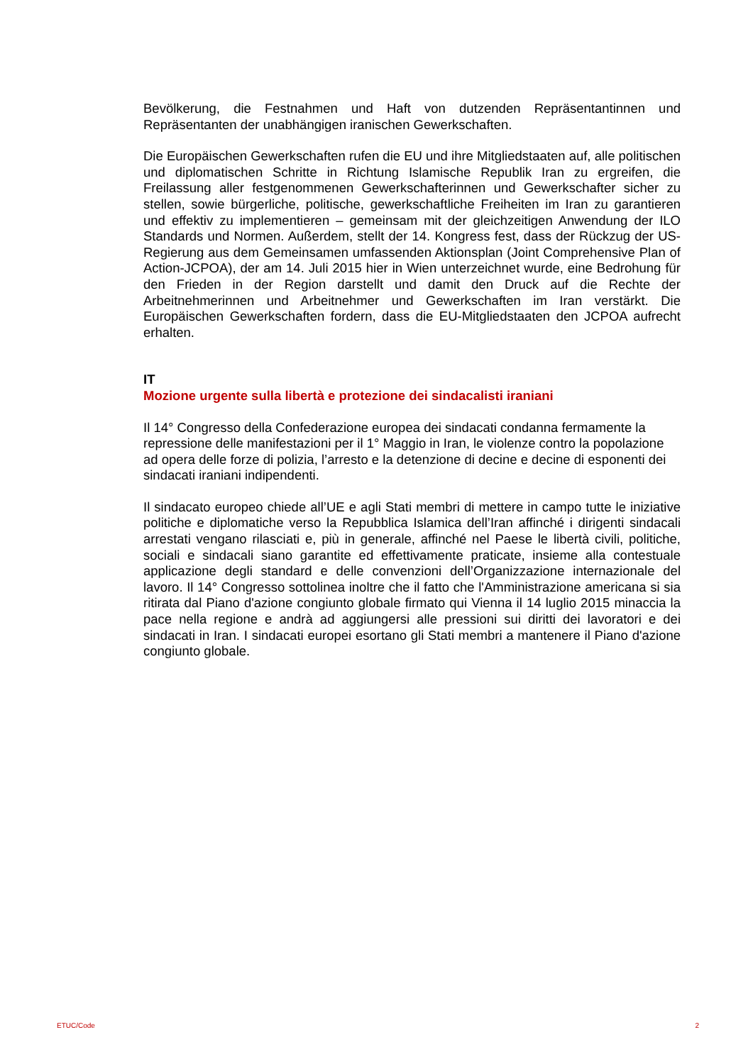Bevölkerung, die Festnahmen und Haft von dutzenden Repräsentantinnen und Repräsentanten der unabhängigen iranischen Gewerkschaften.
Die Europäischen Gewerkschaften rufen die EU und ihre Mitgliedstaaten auf, alle politischen und diplomatischen Schritte in Richtung Islamische Republik Iran zu ergreifen, die Freilassung aller festgenommenen Gewerkschafterinnen und Gewerkschafter sicher zu stellen, sowie bürgerliche, politische, gewerkschaftliche Freiheiten im Iran zu garantieren und effektiv zu implementieren – gemeinsam mit der gleichzeitigen Anwendung der ILO Standards und Normen. Außerdem, stellt der 14. Kongress fest, dass der Rückzug der US-Regierung aus dem Gemeinsamen umfassenden Aktionsplan (Joint Comprehensive Plan of Action-JCPOA), der am 14. Juli 2015 hier in Wien unterzeichnet wurde, eine Bedrohung für den Frieden in der Region darstellt und damit den Druck auf die Rechte der Arbeitnehmerinnen und Arbeitnehmer und Gewerkschaften im Iran verstärkt. Die Europäischen Gewerkschaften fordern, dass die EU-Mitgliedstaaten den JCPOA aufrecht erhalten.
IT
Mozione urgente sulla libertà e protezione dei sindacalisti iraniani
Il 14° Congresso della Confederazione europea dei sindacati condanna fermamente la repressione delle manifestazioni per il 1° Maggio in Iran, le violenze contro la popolazione ad opera delle forze di polizia, l’arresto e la detenzione di decine e decine di esponenti dei sindacati iraniani indipendenti.
Il sindacato europeo chiede all’UE e agli Stati membri di mettere in campo tutte le iniziative politiche e diplomatiche verso la Repubblica Islamica dell’Iran affinché i dirigenti sindacali arrestati vengano rilasciati e, più in generale, affinché nel Paese le libertà civili, politiche, sociali e sindacali siano garantite ed effettivamente praticate, insieme alla contestuale applicazione degli standard e delle convenzioni dell’Organizzazione internazionale del lavoro. Il 14° Congresso sottolinea inoltre che il fatto che l'Amministrazione americana si sia ritirata dal Piano d'azione congiunto globale firmato qui Vienna il 14 luglio 2015 minaccia la pace nella regione e andrà ad aggiungersi alle pressioni sui diritti dei lavoratori e dei sindacati in Iran. I sindacati europei esortano gli Stati membri a mantenere il Piano d'azione congiunto globale.
ETUC/Code 2